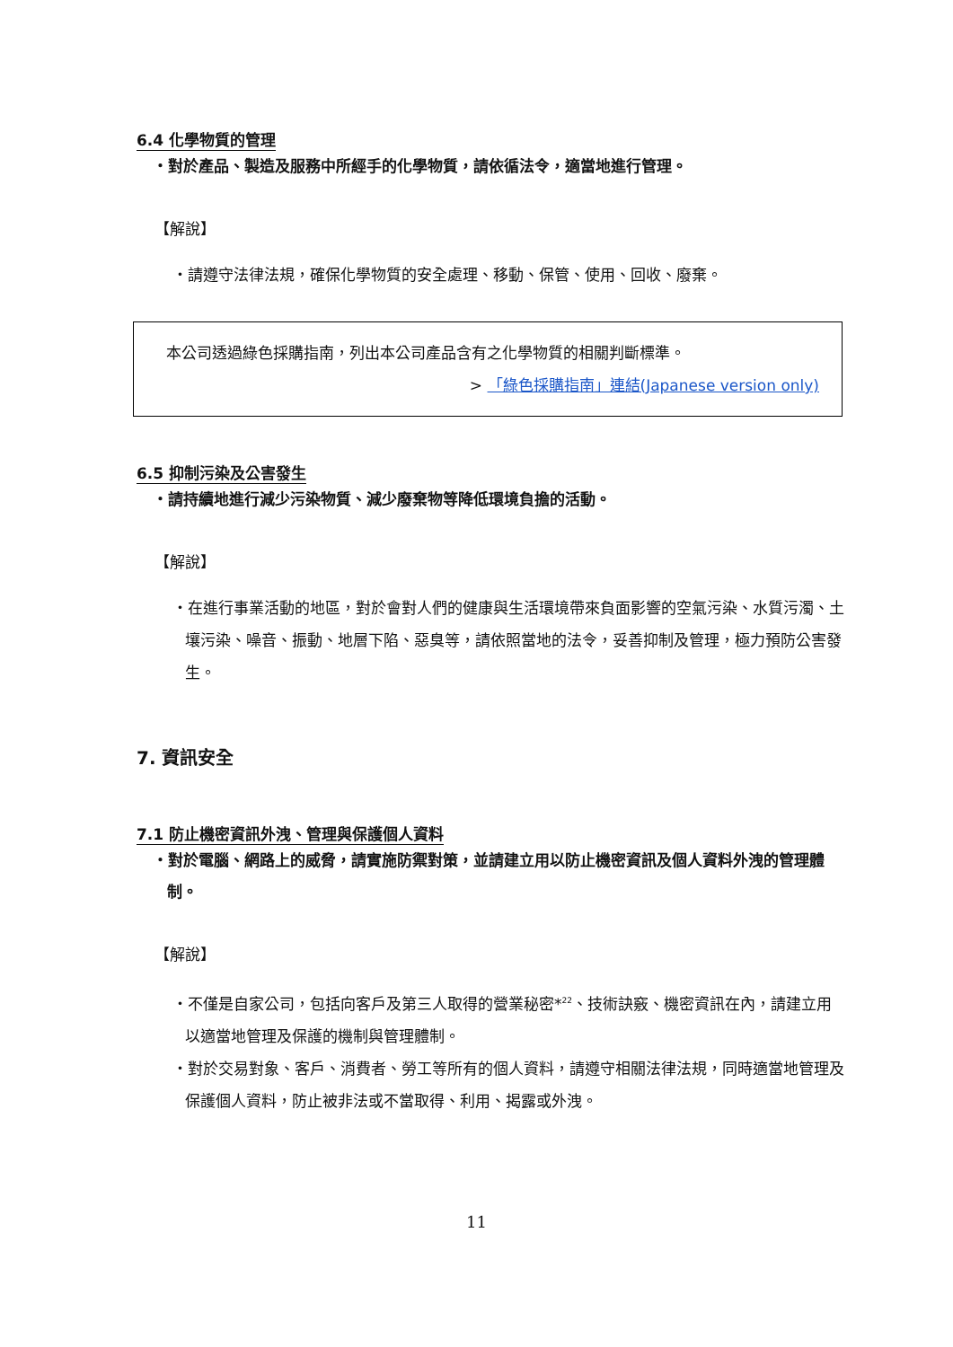6.4 化學物質的管理
・對於產品、製造及服務中所經手的化學物質，請依循法令，適當地進行管理。
【解說】
・請遵守法律法規，確保化學物質的安全處理、移動、保管、使用、回收、廢棄。
本公司透過綠色採購指南，列出本公司產品含有之化學物質的相關判斷標準。
> 「綠色採購指南」連結(Japanese version only)
6.5 抑制污染及公害發生
・請持續地進行減少污染物質、減少廢棄物等降低環境負擔的活動。
【解說】
・在進行事業活動的地區，對於會對人們的健康與生活環境帶來負面影響的空氣污染、水質污濁、土壤污染、噪音、振動、地層下陷、惡臭等，請依照當地的法令，妥善抑制及管理，極力預防公害發生。
7. 資訊安全
7.1 防止機密資訊外洩、管理與保護個人資料
・對於電腦、網路上的威脅，請實施防禦對策，並請建立用以防止機密資訊及個人資料外洩的管理體制。
【解說】
・不僅是自家公司，包括向客戶及第三人取得的營業秘密*<sup>22</sup>、技術訣竅、機密資訊在內，請建立用以適當地管理及保護的機制與管理體制。
・對於交易對象、客戶、消費者、勞工等所有的個人資料，請遵守相關法律法規，同時適當地管理及保護個人資料，防止被非法或不當取得、利用、揭露或外洩。
11